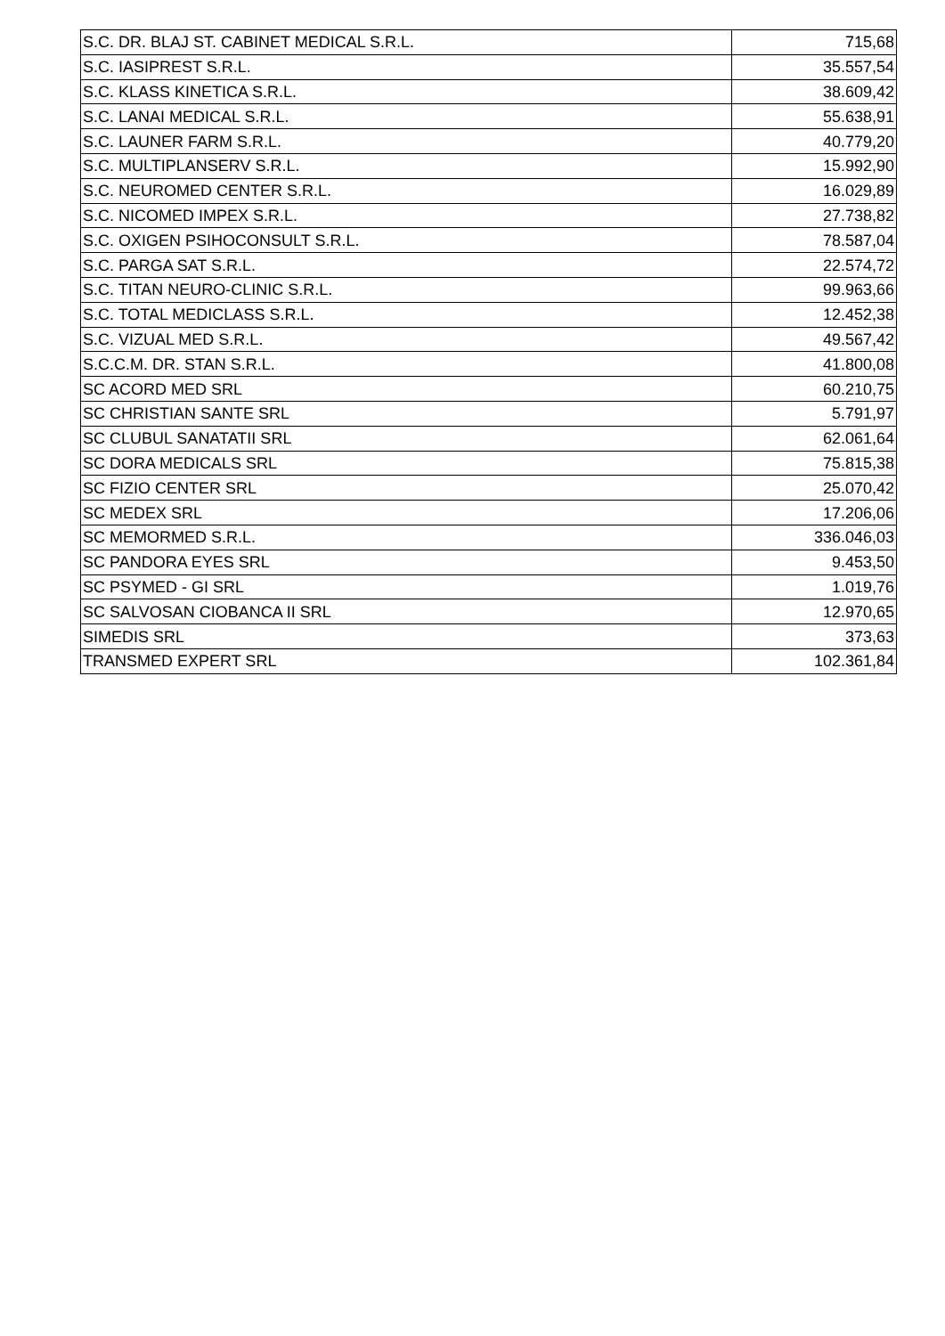| S.C. DR. BLAJ ST. CABINET MEDICAL S.R.L. | 715,68 |
| S.C. IASIPREST S.R.L. | 35.557,54 |
| S.C. KLASS KINETICA S.R.L. | 38.609,42 |
| S.C. LANAI MEDICAL S.R.L. | 55.638,91 |
| S.C. LAUNER FARM S.R.L. | 40.779,20 |
| S.C. MULTIPLANSERV S.R.L. | 15.992,90 |
| S.C. NEUROMED CENTER S.R.L. | 16.029,89 |
| S.C. NICOMED IMPEX S.R.L. | 27.738,82 |
| S.C. OXIGEN PSIHOCONSULT S.R.L. | 78.587,04 |
| S.C. PARGA SAT S.R.L. | 22.574,72 |
| S.C. TITAN NEURO-CLINIC S.R.L. | 99.963,66 |
| S.C. TOTAL MEDICLASS S.R.L. | 12.452,38 |
| S.C. VIZUAL MED S.R.L. | 49.567,42 |
| S.C.C.M. DR. STAN S.R.L. | 41.800,08 |
| SC ACORD MED SRL | 60.210,75 |
| SC CHRISTIAN SANTE SRL | 5.791,97 |
| SC CLUBUL SANATATII SRL | 62.061,64 |
| SC DORA MEDICALS SRL | 75.815,38 |
| SC FIZIO CENTER SRL | 25.070,42 |
| SC MEDEX SRL | 17.206,06 |
| SC MEMORMED S.R.L. | 336.046,03 |
| SC PANDORA EYES SRL | 9.453,50 |
| SC PSYMED - GI SRL | 1.019,76 |
| SC SALVOSAN CIOBANCA II SRL | 12.970,65 |
| SIMEDIS SRL | 373,63 |
| TRANSMED EXPERT SRL | 102.361,84 |